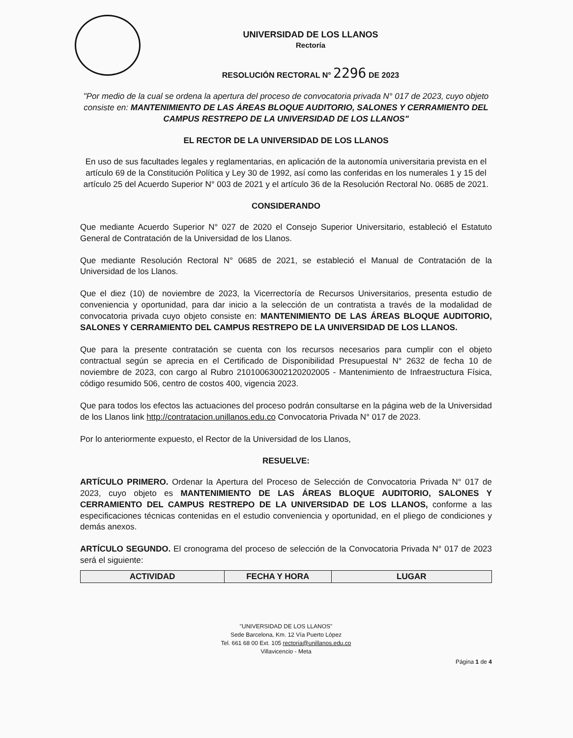UNIVERSIDAD DE LOS LLANOS
Rectoría
RESOLUCIÓN RECTORAL N° 2296 DE 2023
"Por medio de la cual se ordena la apertura del proceso de convocatoria privada N° 017 de 2023, cuyo objeto consiste en: MANTENIMIENTO DE LAS ÁREAS BLOQUE AUDITORIO, SALONES Y CERRAMIENTO DEL CAMPUS RESTREPO DE LA UNIVERSIDAD DE LOS LLANOS"
EL RECTOR DE LA UNIVERSIDAD DE LOS LLANOS
En uso de sus facultades legales y reglamentarias, en aplicación de la autonomía universitaria prevista en el artículo 69 de la Constitución Política y Ley 30 de 1992, así como las conferidas en los numerales 1 y 15 del artículo 25 del Acuerdo Superior N° 003 de 2021 y el artículo 36 de la Resolución Rectoral No. 0685 de 2021.
CONSIDERANDO
Que mediante Acuerdo Superior N° 027 de 2020 el Consejo Superior Universitario, estableció el Estatuto General de Contratación de la Universidad de los Llanos.
Que mediante Resolución Rectoral N° 0685 de 2021, se estableció el Manual de Contratación de la Universidad de los Llanos.
Que el diez (10) de noviembre de 2023, la Vicerrectoría de Recursos Universitarios, presenta estudio de conveniencia y oportunidad, para dar inicio a la selección de un contratista a través de la modalidad de convocatoria privada cuyo objeto consiste en: MANTENIMIENTO DE LAS ÁREAS BLOQUE AUDITORIO, SALONES Y CERRAMIENTO DEL CAMPUS RESTREPO DE LA UNIVERSIDAD DE LOS LLANOS.
Que para la presente contratación se cuenta con los recursos necesarios para cumplir con el objeto contractual según se aprecia en el Certificado de Disponibilidad Presupuestal N° 2632 de fecha 10 de noviembre de 2023, con cargo al Rubro 21010063002120202005 - Mantenimiento de Infraestructura Física, código resumido 506, centro de costos 400, vigencia 2023.
Que para todos los efectos las actuaciones del proceso podrán consultarse en la página web de la Universidad de los Llanos link http://contratacion.unillanos.edu.co Convocatoria Privada N° 017 de 2023.
Por lo anteriormente expuesto, el Rector de la Universidad de los Llanos,
RESUELVE:
ARTÍCULO PRIMERO. Ordenar la Apertura del Proceso de Selección de Convocatoria Privada N° 017 de 2023, cuyo objeto es MANTENIMIENTO DE LAS ÁREAS BLOQUE AUDITORIO, SALONES Y CERRAMIENTO DEL CAMPUS RESTREPO DE LA UNIVERSIDAD DE LOS LLANOS, conforme a las especificaciones técnicas contenidas en el estudio conveniencia y oportunidad, en el pliego de condiciones y demás anexos.
ARTÍCULO SEGUNDO. El cronograma del proceso de selección de la Convocatoria Privada N° 017 de 2023 será el siguiente:
| ACTIVIDAD | FECHA Y HORA | LUGAR |
| --- | --- | --- |
"UNIVERSIDAD DE LOS LLANOS"
Sede Barcelona, Km. 12 Vía Puerto López
Tel. 661 68 00 Ext. 105 rectoria@unillanos.edu.co
Villavicencio - Meta
Página 1 de 4